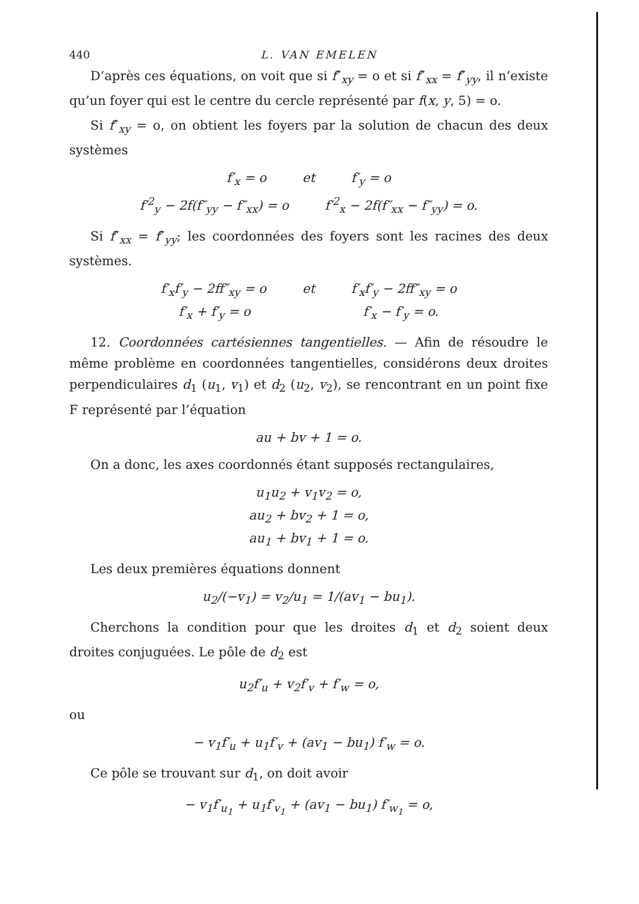440 L. VAN EMELEN
D’après ces équations, on voit que si f″<sub>xy</sub> = o et si f″<sub>xx</sub> = f″<sub>yy</sub>, il n’existe qu’un foyer qui est le centre du cercle représenté par f(x, y, 5) = o.
Si f″<sub>xy</sub> = o, on obtient les foyers par la solution de chacun des deux systèmes
f′<sub>x</sub> = o et f′<sub>y</sub> = o
f′<sup>2</sup><sub>y</sub> − 2f(f″<sub>yy</sub> − f″<sub>xx</sub>) = o f′<sup>2</sup><sub>x</sub> − 2f(f″<sub>xx</sub> − f″<sub>yy</sub>) = o.
Si f″<sub>xx</sub> = f″<sub>yy</sub>; les coordonnées des foyers sont les racines des deux systèmes.
f′<sub>x</sub>f′<sub>y</sub> − 2ff″<sub>xy</sub> = o et f′<sub>x</sub>f′<sub>y</sub> − 2ff″<sub>xy</sub> = o
f′<sub>x</sub> + f′<sub>y</sub> = o f′<sub>x</sub> − f′<sub>y</sub> = o.
12. Coordonnées cartésiennes tangentielles. — Afin de résoudre le même problème en coordonnées tangentielles, considérons deux droites perpendiculaires d<sub>1</sub> (u<sub>1</sub>, v<sub>1</sub>) et d<sub>2</sub> (u<sub>2</sub>, v<sub>2</sub>), se rencontrant en un point fixe F représenté par l’équation
au + bv + 1 = o.
On a donc, les axes coordonnés étant supposés rectangulaires,
u<sub>1</sub>u<sub>2</sub> + v<sub>1</sub>v<sub>2</sub> = o,
au<sub>2</sub> + bv<sub>2</sub> + 1 = o,
au<sub>1</sub> + bv<sub>1</sub> + 1 = o.
Les deux premières équations donnent
u<sub>2</sub>/(−v<sub>1</sub>) = v<sub>2</sub>/u<sub>1</sub> = 1/(av<sub>1</sub> − bu<sub>1</sub>).
Cherchons la condition pour que les droites d<sub>1</sub> et d<sub>2</sub> soient deux droites conjuguées. Le pôle de d<sub>2</sub> est
u<sub>2</sub>f′<sub>u</sub> + v<sub>2</sub>f′<sub>v</sub> + f′<sub>w</sub> = o,
ou
− v<sub>1</sub>f′<sub>u</sub> + u<sub>1</sub>f′<sub>v</sub> + (av<sub>1</sub> − bu<sub>1</sub>) f′<sub>w</sub> = o.
Ce pôle se trouvant sur d<sub>1</sub>, on doit avoir
− v<sub>1</sub>f′<sub>u<sub>1</sub></sub> + u<sub>1</sub>f′<sub>v<sub>1</sub></sub> + (av<sub>1</sub> − bu<sub>1</sub>) f′<sub>w<sub>1</sub></sub> = o,